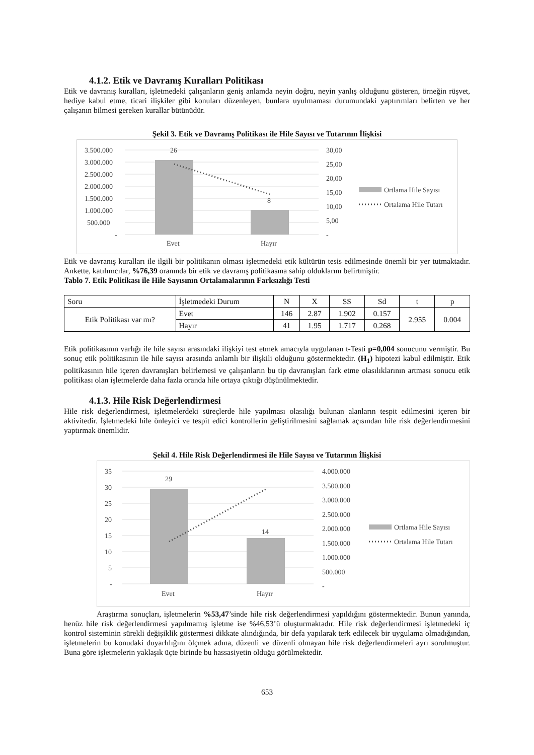4.1.2. Etik ve Davranış Kuralları Politikası
Etik ve davranış kuralları, işletmedeki çalışanların geniş anlamda neyin doğru, neyin yanlış olduğunu gösteren, örneğin rüşvet, hediye kabul etme, ticari ilişkiler gibi konuları düzenleyen, bunlara uyulmaması durumundaki yaptırımları belirten ve her çalışanın bilmesi gereken kurallar bütünüdür.
Şekil 3. Etik ve Davranış Politikası ile Hile Sayısı ve Tutarının İlişkisi
3.500.000
3.000.000
2.500.000
2.000.000
1.500.000
1.000.000
500.000
-
26
8
30,00
25,00
20,00
15,00
10,00
5,00
-
Evet
Hayır
Ortlama Hile Sayısı
Ortalama Hile Tutarı
Etik ve davranış kuralları ile ilgili bir politikanın olması işletmedeki etik kültürün tesis edilmesinde önemli bir yer tutmaktadır. Ankette, katılımcılar, %76,39 oranında bir etik ve davranış politikasına sahip olduklarını belirtmiştir.
Tablo 7. Etik Politikası ile Hile Sayısının Ortalamalarının Farksızlığı Testi
| Soru | İşletmedeki Durum | N | X | SS | Sd | t | p |
| Etik Politikası var mı? | Evet | 146 | 2.87 | 1.902 | 0.157 | 2.955 | 0.004 |
| | Hayır | 41 | 1.95 | 1.717 | 0.268 | | |
Etik politikasının varlığı ile hile sayısı arasındaki ilişkiyi test etmek amacıyla uygulanan t-Testi p=0,004 sonucunu vermiştir. Bu sonuç etik politikasının ile hile sayısı arasında anlamlı bir ilişkili olduğunu göstermektedir. (H<sub>1</sub>) hipotezi kabul edilmiştir. Etik politikasının hile içeren davranışları belirlemesi ve çalışanların bu tip davranışları fark etme olasılıklarının artması sonucu etik politikası olan işletmelerde daha fazla oranda hile ortaya çıktığı düşünülmektedir.
4.1.3. Hile Risk Değerlendirmesi
Hile risk değerlendirmesi, işletmelerdeki süreçlerde hile yapılması olasılığı bulunan alanların tespit edilmesini içeren bir aktivitedir. İşletmedeki hile önleyici ve tespit edici kontrollerin geliştirilmesini sağlamak açısından hile risk değerlendirmesini yaptırmak önemlidir.
Şekil 4. Hile Risk Değerlendirmesi ile Hile Sayısı ve Tutarının İlişkisi
35
30
25
20
15
10
5
-
29
14
4.000.000
3.500.000
3.000.000
2.500.000
2.000.000
1.500.000
1.000.000
500.000
-
Evet
Hayır
Ortlama Hile Sayısı
Ortalama Hile Tutarı
Araştırma sonuçları, işletmelerin %53,47’sinde hile risk değerlendirmesi yapıldığını göstermektedir. Bunun yanında, henüz hile risk değerlendirmesi yapılmamış işletme ise %46,53’ü oluşturmaktadır. Hile risk değerlendirmesi işletmedeki iç kontrol sisteminin sürekli değişiklik göstermesi dikkate alındığında, bir defa yapılarak terk edilecek bir uygulama olmadığından, işletmelerin bu konudaki duyarlılığını ölçmek adına, düzenli ve düzenli olmayan hile risk değerlendirmeleri ayrı sorulmuştur. Buna göre işletmelerin yaklaşık üçte birinde bu hassasiyetin olduğu görülmektedir.
653